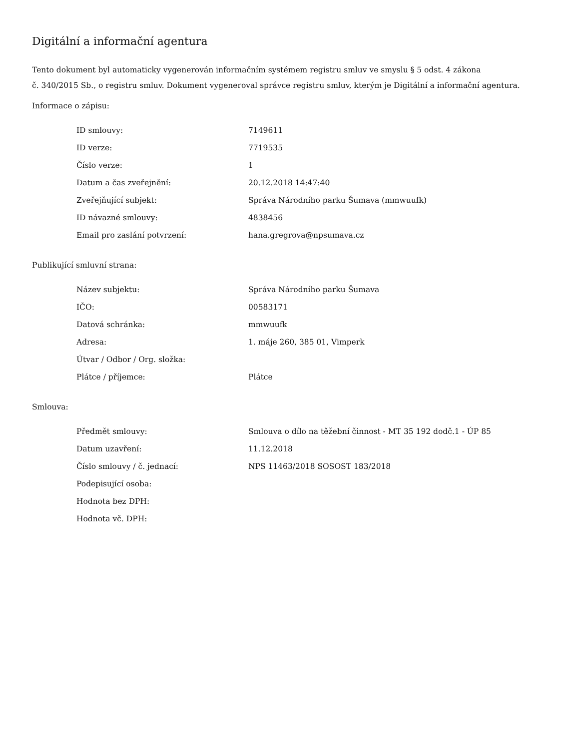Digitální a informační agentura
Tento dokument byl automaticky vygenerován informačním systémem registru smluv ve smyslu § 5 odst. 4 zákona
č. 340/2015 Sb., o registru smluv. Dokument vygeneroval správce registru smluv, kterým je Digitální a informační agentura.
Informace o zápisu:
| ID smlouvy: | 7149611 |
| ID verze: | 7719535 |
| Číslo verze: | 1 |
| Datum a čas zveřejnění: | 20.12.2018 14:47:40 |
| Zveřejňující subjekt: | Správa Národního parku Šumava (mmwuufk) |
| ID návazné smlouvy: | 4838456 |
| Email pro zaslání potvrzení: | hana.gregrova@npsumava.cz |
Publikující smluvní strana:
| Název subjektu: | Správa Národního parku Šumava |
| IČO: | 00583171 |
| Datová schránka: | mmwuufk |
| Adresa: | 1. máje 260, 385 01, Vimperk |
| Útvar / Odbor / Org. složka: | |
| Plátce / příjemce: | Plátce |
Smlouva:
| Předmět smlouvy: | Smlouva o dílo na těžební činnost - MT 35 192 dodč.1 - ÚP 85 |
| Datum uzavření: | 11.12.2018 |
| Číslo smlouvy / č. jednací: | NPS 11463/2018 SOSOST 183/2018 |
| Podepisující osoba: | |
| Hodnota bez DPH: | |
| Hodnota vč. DPH: | |